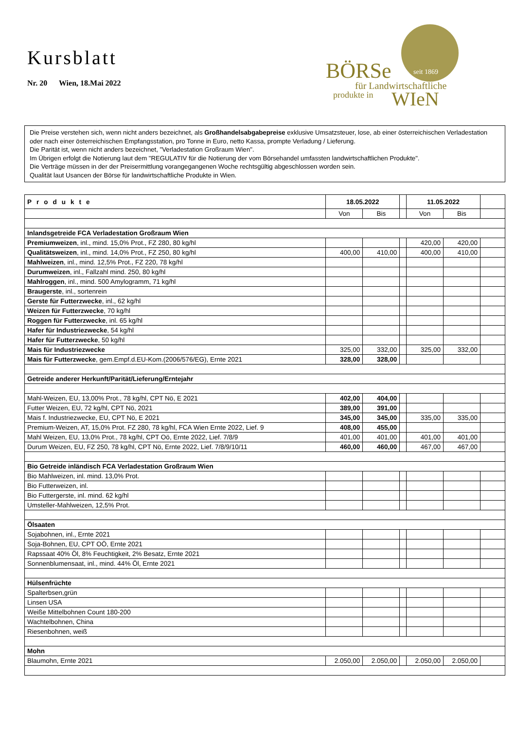Kursblatt
Nr. 20 Wien, 18.Mai 2022
BÖRSe seit 1869
für Landwirtschaftliche
produkte in WIeN
Die Preise verstehen sich, wenn nicht anders bezeichnet, als Großhandelsabgabepreise exklusive Umsatzsteuer, lose, ab einer österreichischen Verladestation oder nach einer österreichischen Empfangsstation, pro Tonne in Euro, netto Kassa, prompte Verladung / Lieferung.
Die Parität ist, wenn nicht anders bezeichnet, "Verladestation Großraum Wien".
Im Übrigen erfolgt die Notierung laut dem "REGULATIV für die Notierung der vom Börsehandel umfassten landwirtschaftlichen Produkte".
Die Verträge müssen in der der Preisermittlung vorangegangenen Woche rechtsgültig abgeschlossen worden sein.
Qualität laut Usancen der Börse für landwirtschaftliche Produkte in Wien.
| Produkte | 18.05.2022 | | | 11.05.2022 | | |
| --- | --- | --- | --- | --- | --- | --- |
| | Von | Bis | | Von | Bis | |
| Inlandsgetreide FCA Verladestation Großraum Wien | | | | | | |
| Premiumweizen , inl., mind. 15,0% Prot., FZ 280, 80 kg/hl | | | | 420,00 | 420,00 | |
| Qualitätsweizen , inl., mind. 14,0% Prot., FZ 250, 80 kg/hl | 400,00 | 410,00 | | 400,00 | 410,00 | |
| Mahlweizen , inl., mind. 12,5% Prot., FZ 220, 78 kg/hl | | | | | | |
| Durumweizen , inl., Fallzahl mind. 250, 80 kg/hl | | | | | | |
| Mahlroggen , inl., mind. 500 Amylogramm, 71 kg/hl | | | | | | |
| Braugerste , inl., sortenrein | | | | | | |
| Gerste für Futterzwecke , inl., 62 kg/hl | | | | | | |
| Weizen für Futterzwecke , 70 kg/hl | | | | | | |
| Roggen für Futterzwecke , inl. 65 kg/hl | | | | | | |
| Hafer für Industriezwecke , 54 kg/hl | | | | | | |
| Hafer für Futterzwecke , 50 kg/hl | | | | | | |
| Mais für Industriezwecke | 325,00 | 332,00 | | 325,00 | 332,00 | |
| Mais für Futterzwecke , gem.Empf.d.EU-Kom.(2006/576/EG), Ernte 2021 | 328,00 | 328,00 | | | | |
| Getreide anderer Herkunft/Parität/Lieferung/Erntejahr | | | | | | |
| Mahl-Weizen, EU, 13,00% Prot., 78 kg/hl, CPT Nö, E 2021 | 402,00 | 404,00 | | | | |
| Futter Weizen, EU, 72 kg/hl, CPT Nö, 2021 | 389,00 | 391,00 | | | | |
| Mais f. Industriezwecke, EU, CPT Nö, E 2021 | 345,00 | 345,00 | | 335,00 | 335,00 | |
| Premium-Weizen, AT, 15,0% Prot. FZ 280, 78 kg/hl, FCA Wien Ernte 2022, Lief. 9 | 408,00 | 455,00 | | | | |
| Mahl Weizen, EU, 13,0% Prot., 78 kg/hl, CPT Oö, Ernte 2022, Lief. 7/8/9 | 401,00 | 401,00 | | 401,00 | 401,00 | |
| Durum Weizen, EU, FZ 250, 78 kg/hl, CPT Nö, Ernte 2022, Lief. 7/8/9/10/11 | 460,00 | 460,00 | | 467,00 | 467,00 | |
| Bio Getreide inländisch FCA Verladestation Großraum Wien | | | | | | |
| Bio Mahlweizen, inl. mind. 13,0% Prot. | | | | | | |
| Bio Futterweizen, inl. | | | | | | |
| Bio Futtergerste, inl. mind. 62 kg/hl | | | | | | |
| Umsteller-Mahlweizen, 12,5% Prot. | | | | | | |
| Ölsaaten | | | | | | |
| Sojabohnen, inl., Ernte 2021 | | | | | | |
| Soja-Bohnen, EU, CPT OÖ, Ernte 2021 | | | | | | |
| Rapssaat 40% Öl, 8% Feuchtigkeit, 2% Besatz, Ernte 2021 | | | | | | |
| Sonnenblumensaat, inl., mind. 44% Öl, Ernte 2021 | | | | | | |
| Hülsenfrüchte | | | | | | |
| Spalterbsen,grün | | | | | | |
| Linsen USA | | | | | | |
| Weiße Mittelbohnen Count 180-200 | | | | | | |
| Wachtelbohnen, China | | | | | | |
| Riesenbohnen, weiß | | | | | | |
| Mohn | | | | | | |
| Blaumohn, Ernte 2021 | 2.050,00 | 2.050,00 | | 2.050,00 | 2.050,00 | |